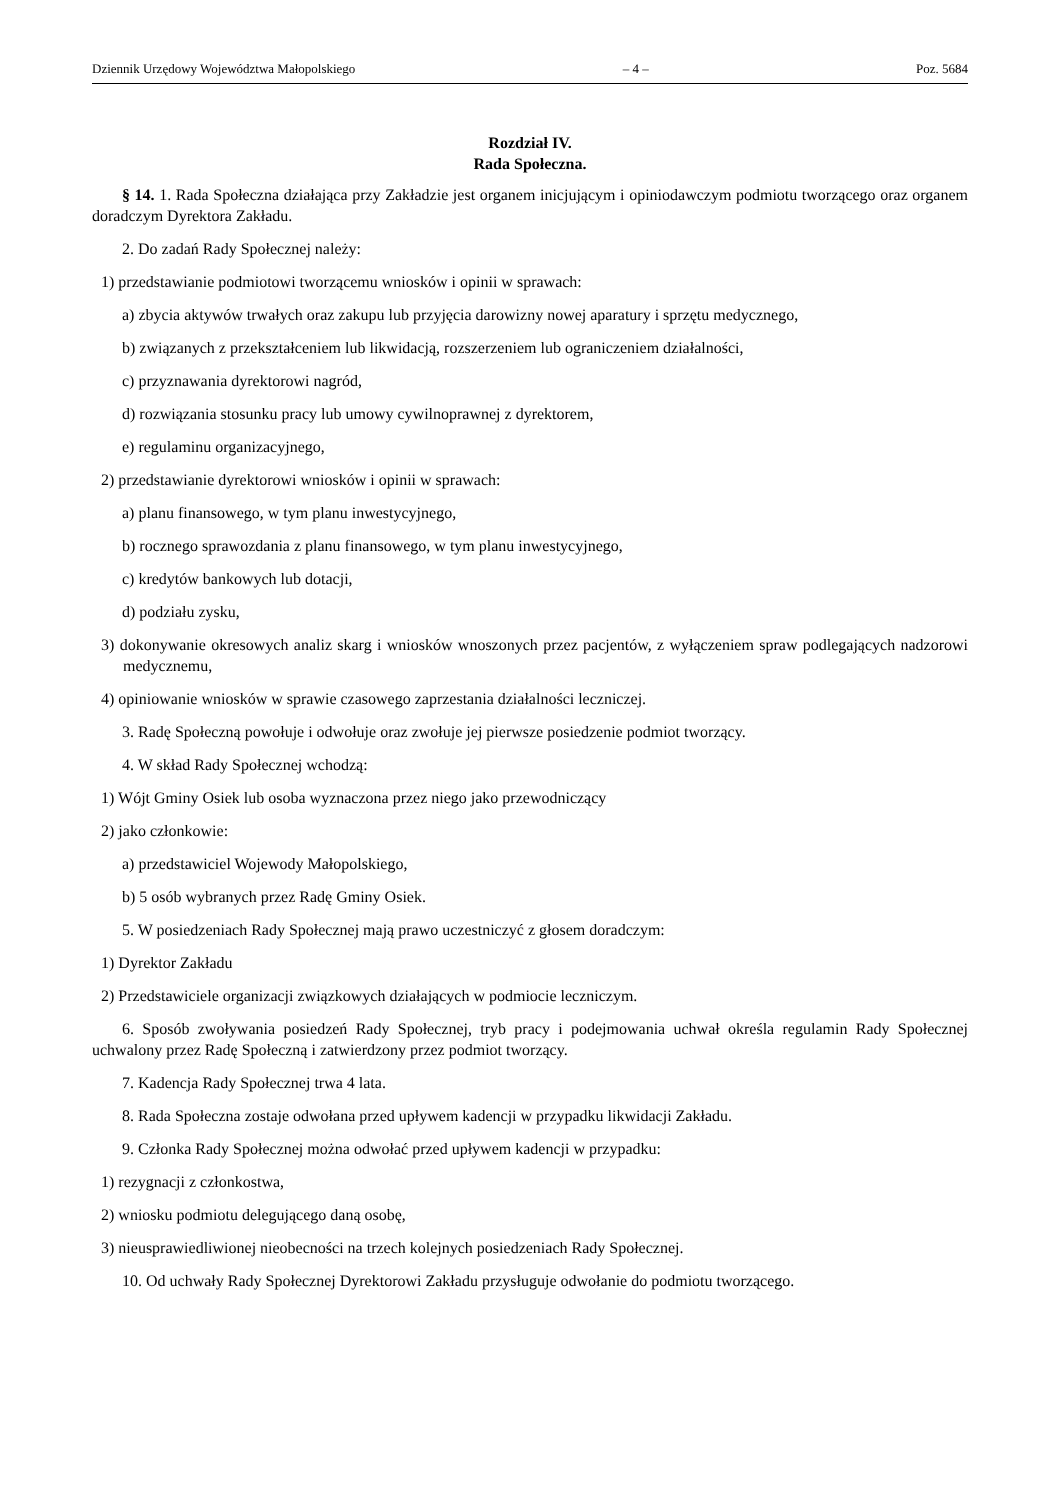Dziennik Urzędowy Województwa Małopolskiego – 4 – Poz. 5684
Rozdział IV.
Rada Społeczna.
§ 14. 1. Rada Społeczna działająca przy Zakładzie jest organem inicjującym i opiniodawczym podmiotu tworzącego oraz organem doradczym Dyrektora Zakładu.
2. Do zadań Rady Społecznej należy:
1) przedstawianie podmiotowi tworzącemu wniosków i opinii w sprawach:
a) zbycia aktywów trwałych oraz zakupu lub przyjęcia darowizny nowej aparatury i sprzętu medycznego,
b) związanych z przekształceniem lub likwidacją, rozszerzeniem lub ograniczeniem działalności,
c) przyznawania dyrektorowi nagród,
d) rozwiązania stosunku pracy lub umowy cywilnoprawnej z dyrektorem,
e) regulaminu organizacyjnego,
2) przedstawianie dyrektorowi wniosków i opinii w sprawach:
a) planu finansowego, w tym planu inwestycyjnego,
b) rocznego sprawozdania z planu finansowego, w tym planu inwestycyjnego,
c) kredytów bankowych lub dotacji,
d) podziału zysku,
3) dokonywanie okresowych analiz skarg i wniosków wnoszonych przez pacjentów, z wyłączeniem spraw podlegających nadzorowi medycznemu,
4) opiniowanie wniosków w sprawie czasowego zaprzestania działalności leczniczej.
3. Radę Społeczną powołuje i odwołuje oraz zwołuje jej pierwsze posiedzenie podmiot tworzący.
4. W skład Rady Społecznej wchodzą:
1) Wójt Gminy Osiek lub osoba wyznaczona przez niego jako przewodniczący
2) jako członkowie:
a) przedstawiciel Wojewody Małopolskiego,
b) 5 osób wybranych przez Radę Gminy Osiek.
5. W posiedzeniach Rady Społecznej mają prawo uczestniczyć z głosem doradczym:
1) Dyrektor Zakładu
2) Przedstawiciele organizacji związkowych działających w podmiocie leczniczym.
6. Sposób zwoływania posiedzeń Rady Społecznej, tryb pracy i podejmowania uchwał określa regulamin Rady Społecznej uchwalony przez Radę Społeczną i zatwierdzony przez podmiot tworzący.
7. Kadencja Rady Społecznej trwa 4 lata.
8. Rada Społeczna zostaje odwołana przed upływem kadencji w przypadku likwidacji Zakładu.
9. Członka Rady Społecznej można odwołać przed upływem kadencji w przypadku:
1) rezygnacji z członkostwa,
2) wniosku podmiotu delegującego daną osobę,
3) nieusprawiedliwionej nieobecności na trzech kolejnych posiedzeniach Rady Społecznej.
10. Od uchwały Rady Społecznej Dyrektorowi Zakładu przysługuje odwołanie do podmiotu tworzącego.